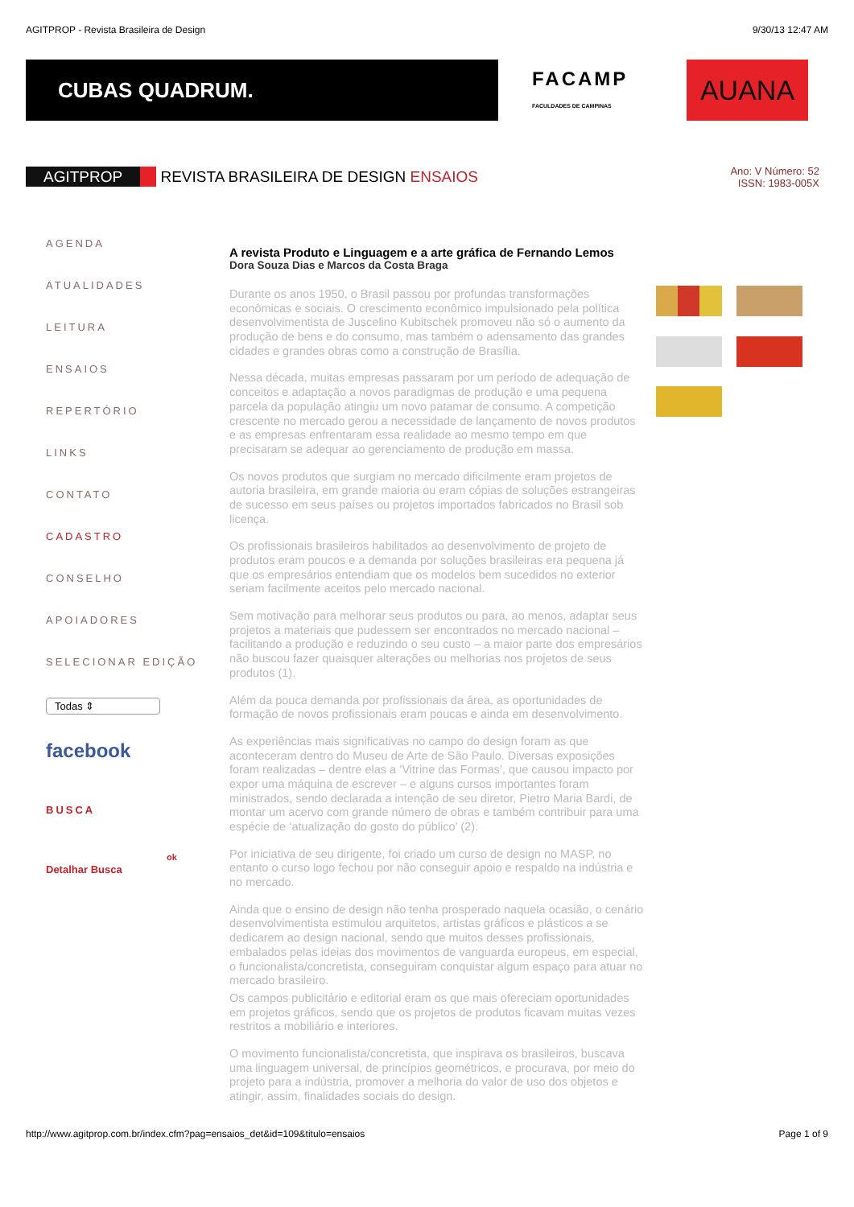AGITPROP - Revista Brasileira de Design 9/30/13 12:47 AM
CUBAS QUADRUM.
FACAMP
FACULDADES DE CAMPINAS
AUANA
AGITPROP REVISTA BRASILEIRA DE DESIGN ENSAIOS
Ano: V Número: 52
ISSN: 1983-005X
AGENDA
ATUALIDADES
LEITURA
ENSAIOS
REPERTÓRIO
LINKS
CONTATO
CADASTRO
CONSELHO
APOIADORES
SELECIONAR EDIÇÃO
Todas ⇕
facebook
BUSCA
ok
Detalhar Busca
A revista Produto e Linguagem e a arte gráfica de Fernando Lemos
Dora Souza Dias e Marcos da Costa Braga
Durante os anos 1950, o Brasil passou por profundas transformações econômicas e sociais. O crescimento econômico impulsionado pela política desenvolvimentista de Juscelino Kubitschek promoveu não só o aumento da produção de bens e do consumo, mas também o adensamento das grandes cidades e grandes obras como a construção de Brasília.
Nessa década, muitas empresas passaram por um período de adequação de conceitos e adaptação a novos paradigmas de produção e uma pequena parcela da população atingiu um novo patamar de consumo. A competição crescente no mercado gerou a necessidade de lançamento de novos produtos e as empresas enfrentaram essa realidade ao mesmo tempo em que precisaram se adequar ao gerenciamento de produção em massa.
Os novos produtos que surgiam no mercado dificilmente eram projetos de autoria brasileira, em grande maioria ou eram cópias de soluções estrangeiras de sucesso em seus países ou projetos importados fabricados no Brasil sob licença.
Os profissionais brasileiros habilitados ao desenvolvimento de projeto de produtos eram poucos e a demanda por soluções brasileiras era pequena já que os empresários entendiam que os modelos bem sucedidos no exterior seriam facilmente aceitos pelo mercado nacional.
Sem motivação para melhorar seus produtos ou para, ao menos, adaptar seus projetos a materiais que pudessem ser encontrados no mercado nacional – facilitando a produção e reduzindo o seu custo – a maior parte dos empresários não buscou fazer quaisquer alterações ou melhorias nos projetos de seus produtos (1).
Além da pouca demanda por profissionais da área, as oportunidades de formação de novos profissionais eram poucas e ainda em desenvolvimento.
As experiências mais significativas no campo do design foram as que aconteceram dentro do Museu de Arte de São Paulo. Diversas exposições foram realizadas – dentre elas a ‘Vitrine das Formas’, que causou impacto por expor uma máquina de escrever – e alguns cursos importantes foram ministrados, sendo declarada a intenção de seu diretor, Pietro Maria Bardi, de montar um acervo com grande número de obras e também contribuir para uma espécie de ‘atualização do gosto do público’ (2).
Por iniciativa de seu dirigente, foi criado um curso de design no MASP, no entanto o curso logo fechou por não conseguir apoio e respaldo na indústria e no mercado.
Ainda que o ensino de design não tenha prosperado naquela ocasião, o cenário desenvolvimentista estimulou arquitetos, artistas gráficos e plásticos a se dedicarem ao design nacional, sendo que muitos desses profissionais, embalados pelas ideias dos movimentos de vanguarda europeus, em especial, o funcionalista/concretista, conseguiram conquistar algum espaço para atuar no mercado brasileiro.
Os campos publicitário e editorial eram os que mais ofereciam oportunidades em projetos gráficos, sendo que os projetos de produtos ficavam muitas vezes restritos a mobiliário e interiores.
O movimento funcionalista/concretista, que inspirava os brasileiros, buscava uma linguagem universal, de princípios geométricos, e procurava, por meio do projeto para a indústria, promover a melhoria do valor de uso dos objetos e atingir, assim, finalidades sociais do design.
http://www.agitprop.com.br/index.cfm?pag=ensaios_det&id=109&titulo=ensaios Page 1 of 9